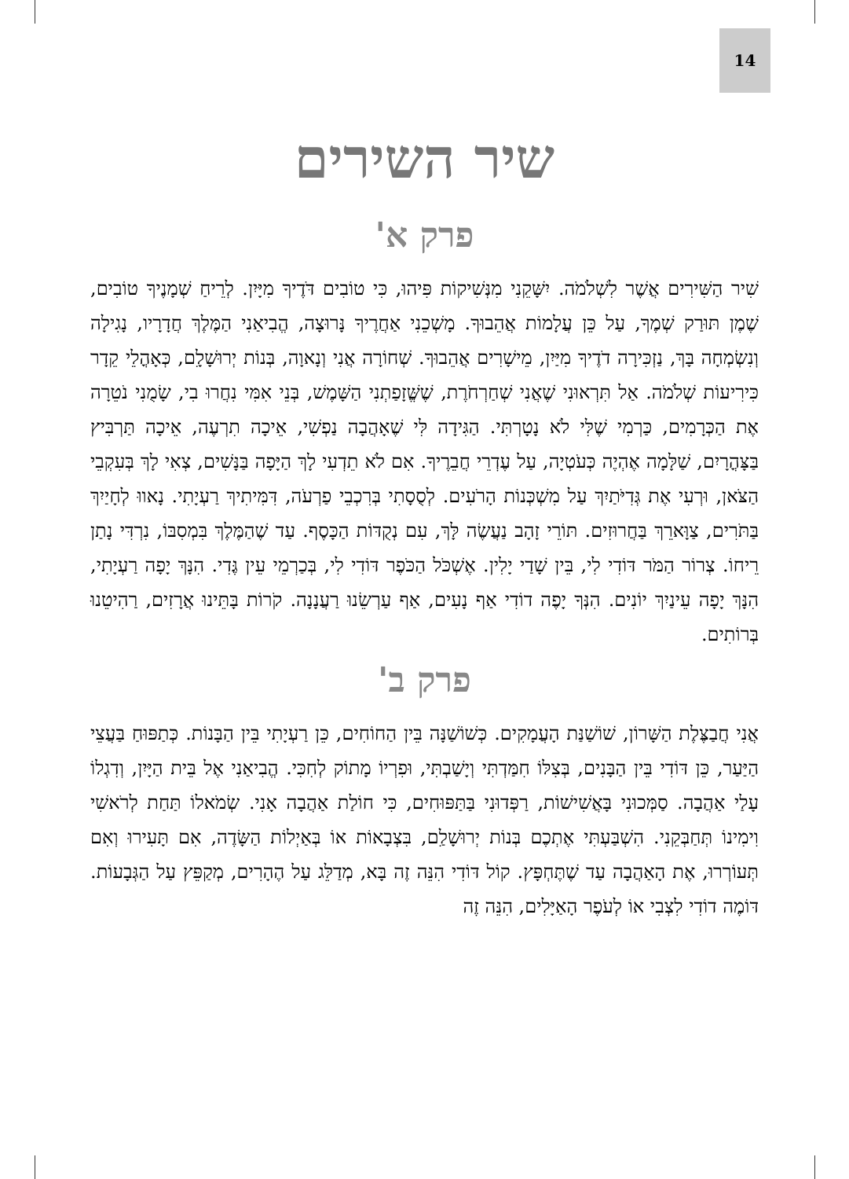14
שיר השירים
פרק א'
שִׁיר הַשִּׁירִים אֲשֶׁר לִשְׁלֹמֹה. יִשָּׁקֵנִי מִנְּשִׁיקוֹת פִּיהוּ, כִּי טוֹבִים דֹּדֶיךָ מִיָּיִן. לְרֵיחַ שְׁמָנֶיךָ טוֹבִים, שֶׁמֶן תּוּרַק שְׁמֶךָ, עַל כֵּן עֲלָמוֹת אֲהֵבוּךָ. מָשְׁכֵנִי אַחֲרֶיךָ נָּרוּצָה, הֱבִיאַנִי הַמֶּלֶךְ חֲדָרָיו, נָגִילָה וְנִשְׂמְחָה בָּךְ, נַזְכִּירָה דֹדֶיךָ מִיַּיִן, מֵישָׁרִים אֲהֵבוּךָ. שְׁחוֹרָה אֲנִי וְנָאוָה, בְּנוֹת יְרוּשָׁלִָם, כְּאָהֳלֵי קֵדָר כִּירִיעוֹת שְׁלֹמֹה. אַל תִּרְאוּנִי שֶׁאֲנִי שְׁחַרְחֹרֶת, שֶׁשֱּׁזָפַתְנִי הַשָּׁמֶשׁ, בְּנֵי אִמִּי נִחֲרוּ בִי, שָׂמֻנִי נֹטֵרָה אֶת הַכְּרָמִים, כַּרְמִי שֶׁלִּי לֹא נָטָרְתִּי. הַגִּידָה לִּי שֶׁאָהֲבָה נַפְשִׁי, אֵיכָה תִרְעֶה, אֵיכָה תַּרְבִּיץ בַּצָּהֳרָיִם, שַׁלָּמָה אֶהְיֶה כְּעֹטְיָה, עַל עֶדְרֵי חֲבֵרֶיךָ. אִם לֹא תֵדְעִי לָךְ הַיָּפָה בַּנָּשִׁים, צְאִי לָךְ בְּעִקְבֵי הַצֹּאן, וּרְעִי אֶת גְּדִיֹּתַיִךְ עַל מִשְׁכְּנוֹת הָרֹעִים. לְסֻסָתִי בְּרִכְבֵי פַרְעֹה, דִּמִּיתִיךְ רַעְיָתִי. נָאווּ לְחָיַיִךְ בַּתֹּרִים, צַוָּארֵךְ בַּחֲרוּזִים. תּוֹרֵי זָהָב נַעֲשֶׂה לָּךְ, עִם נְקֻדּוֹת הַכָּסֶף. עַד שֶׁהַמֶּלֶךְ בִּמְסִבּוֹ, נִרְדִּי נָתַן רֵיחוֹ. צְרוֹר הַמֹּר דּוֹדִי לִי, בֵּין שָׁדַי יָלִין. אֶשְׁכֹּל הַכֹּפֶר דּוֹדִי לִי, בְּכַרְמֵי עֵין גֶּדִי. הִנָּךְ יָפָה רַעְיָתִי, הִנָּךְ יָפָה עֵינַיִךְ יוֹנִים. הִנְּךָ יָפֶה דוֹדִי אַף נָעִים, אַף עַרְשֵׂנוּ רַעֲנָנָה. קֹרוֹת בָּתֵּינוּ אֲרָזִים, רַהִיטֵנוּ בְּרוֹתִים.
פרק ב'
אֲנִי חֲבַצֶּלֶת הַשָּׁרוֹן, שׁוֹשַׁנַּת הָעֲמָקִים. כְּשׁוֹשַׁנָּה בֵּין הַחוֹחִים, כֵּן רַעְיָתִי בֵּין הַבָּנוֹת. כְּתַפּוּחַ בַּעֲצֵי הַיַּעַר, כֵּן דּוֹדִי בֵּין הַבָּנִים, בְּצִלּוֹ חִמַּדְתִּי וְיָשַׁבְתִּי, וּפִרְיוֹ מָתוֹק לְחִכִּי. הֱבִיאַנִי אֶל בֵּית הַיָּיִן, וְדִגְלוֹ עָלַי אַהֲבָה. סַמְּכוּנִי בָּאֲשִׁישׁוֹת, רַפְּדוּנִי בַּתַּפּוּחִים, כִּי חוֹלַת אַהֲבָה אָנִי. שְׂמֹאלוֹ תַּחַת לְרֹאשִׁי וִימִינוֹ תְּחַבְּקֵנִי. הִשְׁבַּעְתִּי אֶתְכֶם בְּנוֹת יְרוּשָׁלִַם, בִּצְבָאוֹת אוֹ בְּאַיְלוֹת הַשָּׂדֶה, אִם תָּעִירוּ וְאִם תְּעוֹרְרוּ, אֶת הָאַהֲבָה עַד שֶׁתֶּחְפָּץ. קוֹל דּוֹדִי הִנֵּה זֶה בָּא, מְדַלֵּג עַל הֶהָרִים, מְקַפֵּץ עַל הַגְּבָעוֹת. דּוֹמֶה דוֹדִי לִצְבִי אוֹ לְעֹפֶר הָאַיָּלִים, הִנֵּה זֶה